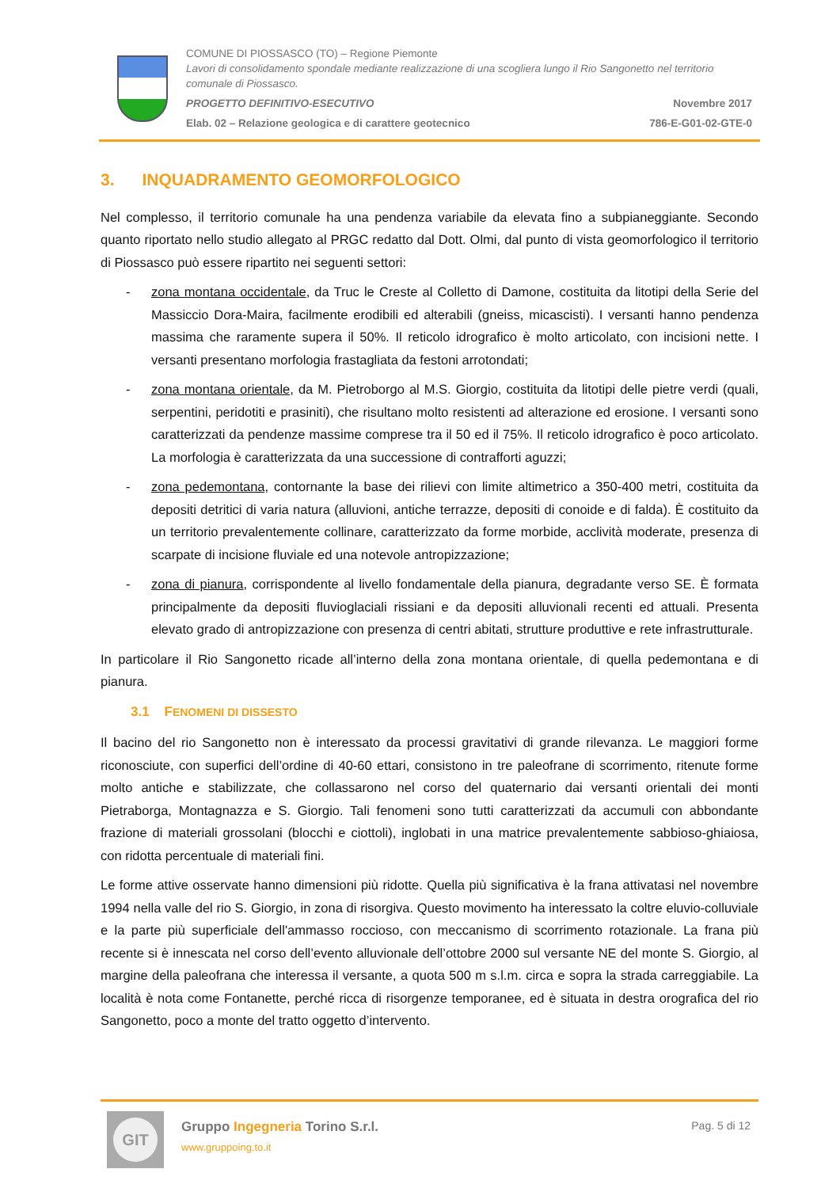COMUNE DI PIOSSASCO (TO) – Regione Piemonte
Lavori di consolidamento spondale mediante realizzazione di una scogliera lungo il Rio Sangonetto nel territorio comunale di Piossasco.
PROGETTO DEFINITIVO-ESECUTIVO Novembre 2017
Elab. 02 – Relazione geologica e di carattere geotecnico 786-E-G01-02-GTE-0
3. INQUADRAMENTO GEOMORFOLOGICO
Nel complesso, il territorio comunale ha una pendenza variabile da elevata fino a subpianeggiante. Secondo quanto riportato nello studio allegato al PRGC redatto dal Dott. Olmi, dal punto di vista geomorfologico il territorio di Piossasco può essere ripartito nei seguenti settori:
- zona montana occidentale, da Truc le Creste al Colletto di Damone, costituita da litotipi della Serie del Massiccio Dora-Maira, facilmente erodibili ed alterabili (gneiss, micascisti). I versanti hanno pendenza massima che raramente supera il 50%. Il reticolo idrografico è molto articolato, con incisioni nette. I versanti presentano morfologia frastagliata da festoni arrotondati;
- zona montana orientale, da M. Pietroborgo al M.S. Giorgio, costituita da litotipi delle pietre verdi (quali, serpentini, peridotiti e prasiniti), che risultano molto resistenti ad alterazione ed erosione. I versanti sono caratterizzati da pendenze massime comprese tra il 50 ed il 75%. Il reticolo idrografico è poco articolato. La morfologia è caratterizzata da una successione di contrafforti aguzzi;
- zona pedemontana, contornante la base dei rilievi con limite altimetrico a 350-400 metri, costituita da depositi detritici di varia natura (alluvioni, antiche terrazze, depositi di conoide e di falda). È costituito da un territorio prevalentemente collinare, caratterizzato da forme morbide, acclività moderate, presenza di scarpate di incisione fluviale ed una notevole antropizzazione;
- zona di pianura, corrispondente al livello fondamentale della pianura, degradante verso SE. È formata principalmente da depositi fluvioglaciali rissiani e da depositi alluvionali recenti ed attuali. Presenta elevato grado di antropizzazione con presenza di centri abitati, strutture produttive e rete infrastrutturale.
In particolare il Rio Sangonetto ricade all’interno della zona montana orientale, di quella pedemontana e di pianura.
3.1 FENOMENI DI DISSESTO
Il bacino del rio Sangonetto non è interessato da processi gravitativi di grande rilevanza. Le maggiori forme riconosciute, con superfici dell’ordine di 40-60 ettari, consistono in tre paleofrane di scorrimento, ritenute forme molto antiche e stabilizzate, che collassarono nel corso del quaternario dai versanti orientali dei monti Pietraborga, Montagnazza e S. Giorgio. Tali fenomeni sono tutti caratterizzati da accumuli con abbondante frazione di materiali grossolani (blocchi e ciottoli), inglobati in una matrice prevalentemente sabbioso-ghiaiosa, con ridotta percentuale di materiali fini.
Le forme attive osservate hanno dimensioni più ridotte. Quella più significativa è la frana attivatasi nel novembre 1994 nella valle del rio S. Giorgio, in zona di risorgiva. Questo movimento ha interessato la coltre eluvio-colluviale e la parte più superficiale dell'ammasso roccioso, con meccanismo di scorrimento rotazionale. La frana più recente si è innescata nel corso dell’evento alluvionale dell’ottobre 2000 sul versante NE del monte S. Giorgio, al margine della paleofrana che interessa il versante, a quota 500 m s.l.m. circa e sopra la strada carreggiabile. La località è nota come Fontanette, perché ricca di risorgenze temporanee, ed è situata in destra orografica del rio Sangonetto, poco a monte del tratto oggetto d’intervento.
GIT
Gruppo Ingegneria Torino S.r.l.
www.gruppoing.to.it
Pag. 5 di 12